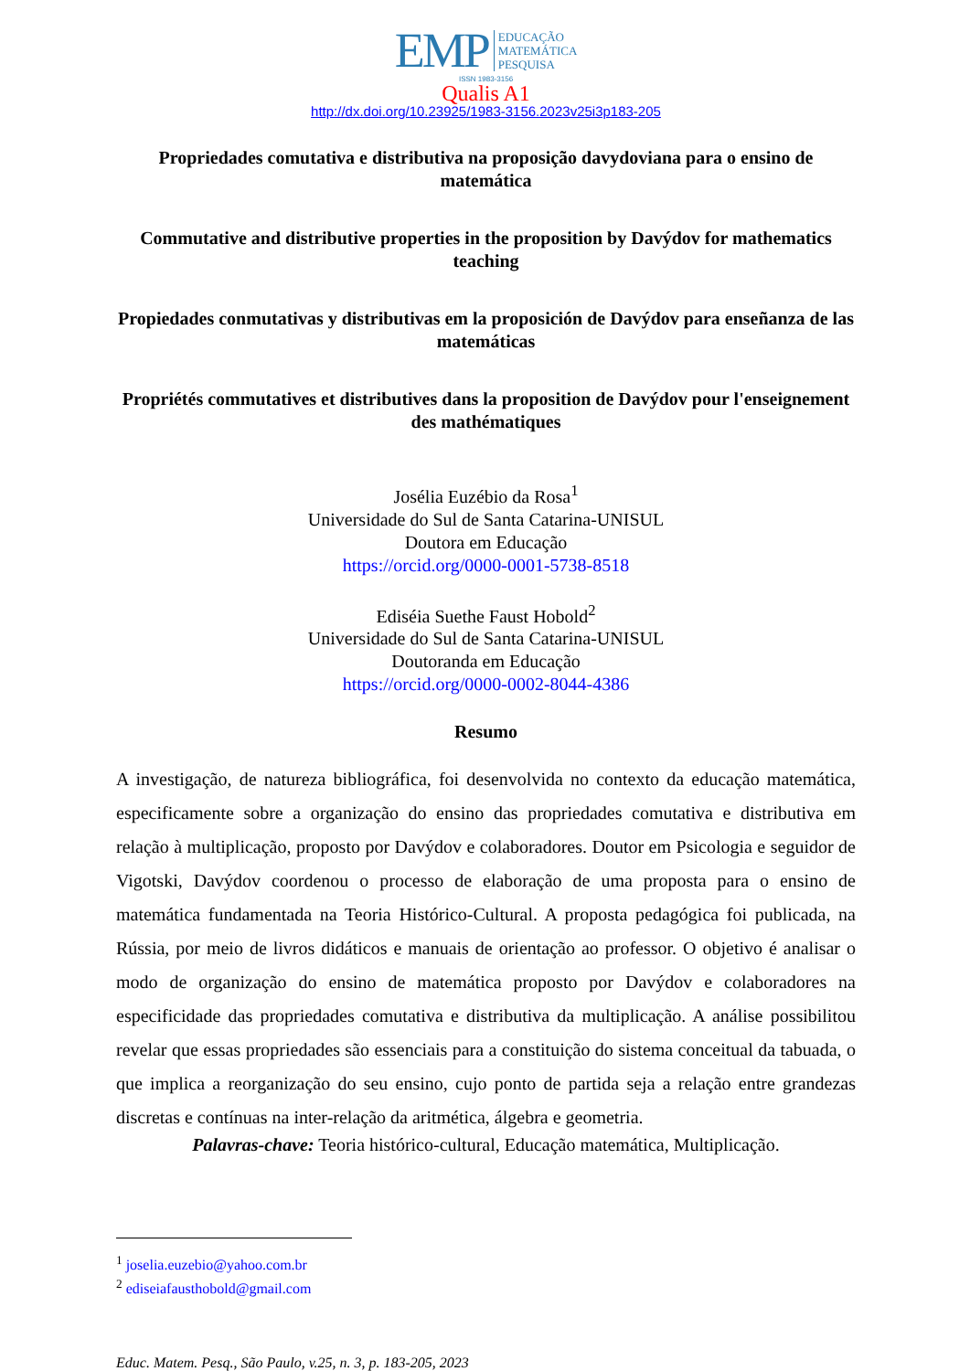EMP EDUCAÇÃO
MATEMÁTICA
PESQUISA
ISSN 1983-3156
Qualis A1
http://dx.doi.org/10.23925/1983-3156.2023v25i3p183-205
Propriedades comutativa e distributiva na proposição davydoviana para o ensino de matemática
Commutative and distributive properties in the proposition by Davýdov for mathematics teaching
Propiedades conmutativas y distributivas em la proposición de Davýdov para enseñanza de las matemáticas
Propriétés commutatives et distributives dans la proposition de Davýdov pour l'enseignement des mathématiques
Josélia Euzébio da Rosa<sup>1</sup>
Universidade do Sul de Santa Catarina-UNISUL
Doutora em Educação
https://orcid.org/0000-0001-5738-8518
Ediséia Suethe Faust Hobold<sup>2</sup>
Universidade do Sul de Santa Catarina-UNISUL
Doutoranda em Educação
https://orcid.org/0000-0002-8044-4386
Resumo
A investigação, de natureza bibliográfica, foi desenvolvida no contexto da educação matemática, especificamente sobre a organização do ensino das propriedades comutativa e distributiva em relação à multiplicação, proposto por Davýdov e colaboradores. Doutor em Psicologia e seguidor de Vigotski, Davýdov coordenou o processo de elaboração de uma proposta para o ensino de matemática fundamentada na Teoria Histórico-Cultural. A proposta pedagógica foi publicada, na Rússia, por meio de livros didáticos e manuais de orientação ao professor. O objetivo é analisar o modo de organização do ensino de matemática proposto por Davýdov e colaboradores na especificidade das propriedades comutativa e distributiva da multiplicação. A análise possibilitou revelar que essas propriedades são essenciais para a constituição do sistema conceitual da tabuada, o que implica a reorganização do seu ensino, cujo ponto de partida seja a relação entre grandezas discretas e contínuas na inter-relação da aritmética, álgebra e geometria.
Palavras-chave: Teoria histórico-cultural, Educação matemática, Multiplicação.
<sup>1</sup> joselia.euzebio@yahoo.com.br
<sup>2</sup> ediseiafausthobold@gmail.com
Educ. Matem. Pesq., São Paulo, v.25, n. 3, p. 183-205, 2023